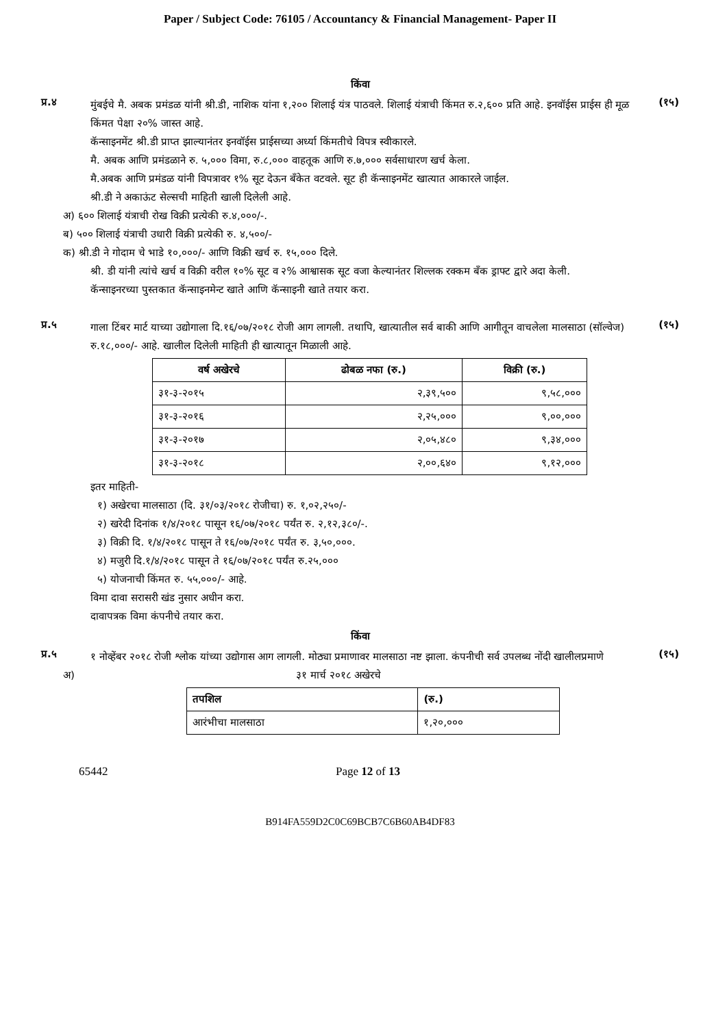Paper / Subject Code: 76105 / Accountancy & Financial Management- Paper II
किंवा
प्र.४
मुंबईचे मै. अबक प्रमंडळ यांनी श्री.डी, नाशिक यांना १,२०० शिलाई यंत्र पाठवले. शिलाई यंत्राची किंमत रु.२,६०० प्रति आहे. इनवॉईस प्राईस ही मूळ किंमत पेक्षा २०% जास्त आहे.
कॅन्साइनमेंट श्री.डी प्राप्त झाल्यानंतर इनवॉईस प्राईसच्या अर्ध्या किंमतीचे विपत्र स्वीकारले.
मै. अबक आणि प्रमंडळाने रु. ५,००० विमा, रु.८,००० वाहतूक आणि रु.७,००० सर्वसाधारण खर्च केला.
मै.अबक आणि प्रमंडळ यांनी विपत्रावर १% सूट देऊन बँकेत वटवले. सूट ही कॅन्साइनमेंट खात्यात आकारले जाईल.
श्री.डी ने अकाऊंट सेल्सची माहिती खाली दिलेली आहे.
अ) ६०० शिलाई यंत्राची रोख विक्री प्रत्येकी रु.४,०००/-.
ब) ५०० शिलाई यंत्राची उधारी विक्री प्रत्येकी रु. ४,५००/-
क) श्री.डी ने गोदाम चे भाडे १०,०००/- आणि विक्री खर्च रु. १५,००० दिले.
श्री. डी यांनी त्यांचे खर्च व विक्री वरील १०% सूट व २% आश्वासक सूट वजा केल्यानंतर शिल्लक रक्कम बँक ड्राफ्ट द्वारे अदा केली.
कॅन्साइनरच्या पुस्तकात कॅन्साइनमेन्ट खाते आणि कॅन्साइनी खाते तयार करा.
(१५)
प्र.५
गाला टिंबर मार्ट याच्या उद्योगाला दि.१६/०७/२०१८ रोजी आग लागली. तथापि, खात्यातील सर्व बाकी आणि आगीतून वाचलेला मालसाठा (सॉल्वेज) रु.१८,०००/- आहे. खालील दिलेली माहिती ही खात्यातून मिळाली आहे.
| वर्ष अखेरचे | ढोबळ नफा (रु.) | विक्री (रु.) |
| --- | --- | --- |
| ३१-३-२०१५ | २,३९,५०० | ९,५८,००० |
| ३१-३-२०१६ | २,२५,००० | ९,००,००० |
| ३१-३-२०१७ | २,०५,४८० | ९,३४,००० |
| ३१-३-२०१८ | २,००,६४० | ९,१२,००० |
इतर माहिती-
१) अखेरचा मालसाठा (दि. ३१/०३/२०१८ रोजीचा) रु. १,०२,२५०/-
२) खरेदी दिनांक १/४/२०१८ पासून १६/०७/२०१८ पर्यंत रु. २,१२,३८०/-.
३) विक्री दि. १/४/२०१८ पासून ते १६/०७/२०१८ पर्यंत रु. ३,५०,०००.
४) मजुरी दि.१/४/२०१८ पासून ते १६/०७/२०१८ पर्यंत रु.२५,०००
५) योजनाची किंमत रु. ५५,०००/- आहे.
विमा दावा सरासरी खंड नुसार अधीन करा.
दावापत्रक विमा कंपनीचे तयार करा.
(१५)
किंवा
प्र.५
१ नोव्हेंबर २०१८ रोजी श्लोक यांच्या उद्योगास आग लागली. मोठ्या प्रमाणावर मालसाठा नष्ट झाला. कंपनीची सर्व उपलब्ध नोंदी खालीलप्रमाणे
अ) ३१ मार्च २०१८ अखेरचे
| तपशिल | (रु.) |
| --- | --- |
| आरंभीचा मालसाठा | १,२०,००० |
(१५)
65442 Page 12 of 13
B914FA559D2C0C69BCB7C6B60AB4DF83